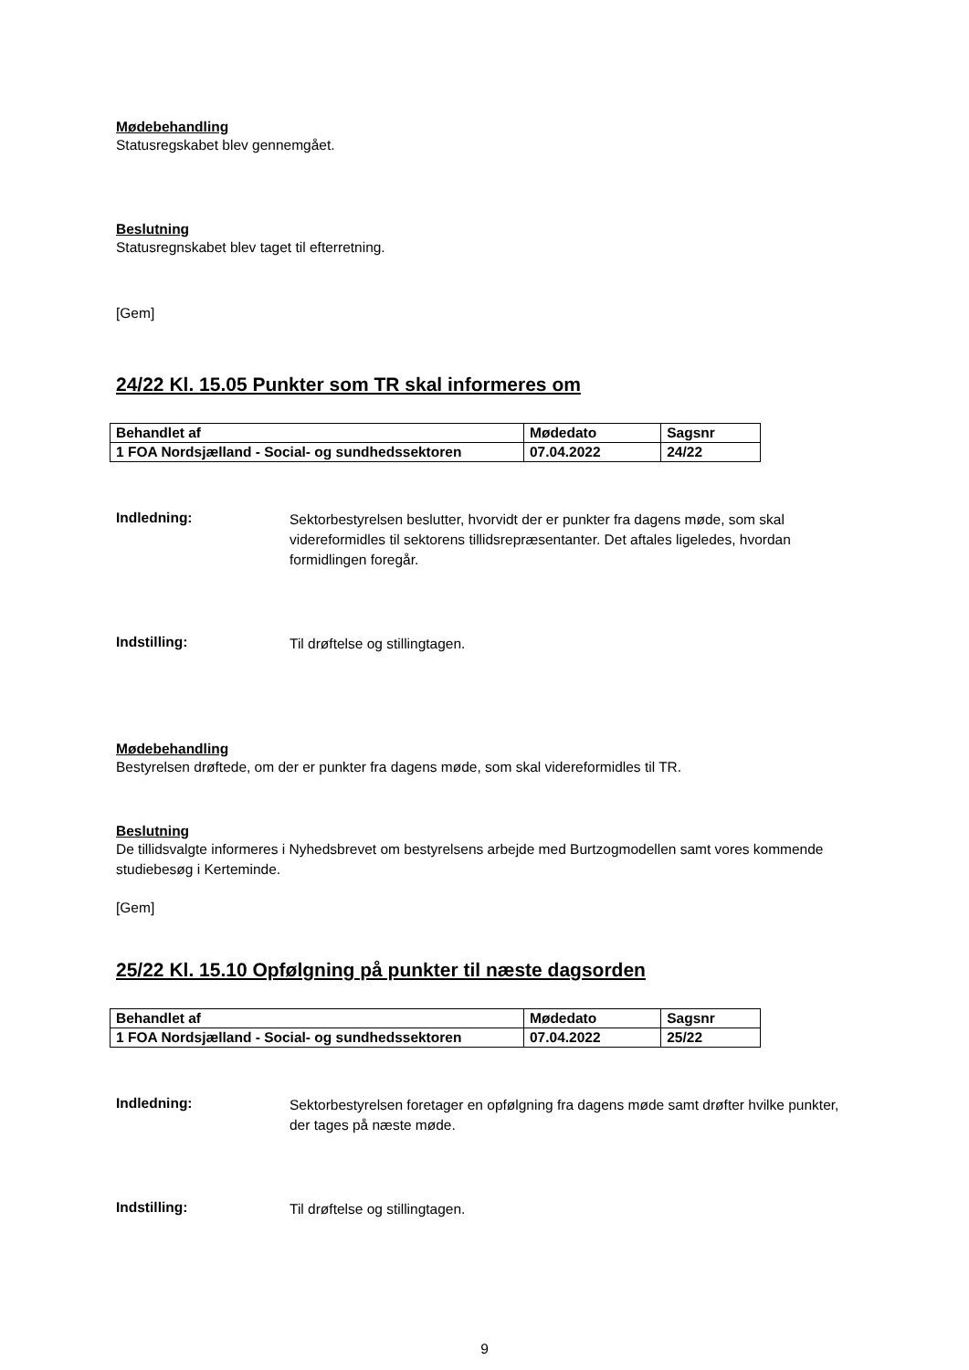Mødebehandling
Statusregskabet blev gennemgået.
Beslutning
Statusregnskabet blev taget til efterretning.
[Gem]
24/22 Kl. 15.05 Punkter som TR skal informeres om
| Behandlet af | Mødedato | Sagsnr |
| 1 FOA Nordsjælland - Social- og sundhedssektoren | 07.04.2022 | 24/22 |
Indledning:
Sektorbestyrelsen beslutter, hvorvidt der er punkter fra dagens møde, som skal videreformidles til sektorens tillidsrepræsentanter. Det aftales ligeledes, hvordan formidlingen foregår.
Indstilling:
Til drøftelse og stillingtagen.
Mødebehandling
Bestyrelsen drøftede, om der er punkter fra dagens møde, som skal videreformidles til TR.
Beslutning
De tillidsvalgte informeres i Nyhedsbrevet om bestyrelsens arbejde med Burtzogmodellen samt vores kommende studiebesøg i Kerteminde.
[Gem]
25/22 Kl. 15.10 Opfølgning på punkter til næste dagsorden
| Behandlet af | Mødedato | Sagsnr |
| 1 FOA Nordsjælland - Social- og sundhedssektoren | 07.04.2022 | 25/22 |
Indledning:
Sektorbestyrelsen foretager en opfølgning fra dagens møde samt drøfter hvilke punkter, der tages på næste møde.
Indstilling:
Til drøftelse og stillingtagen.
9